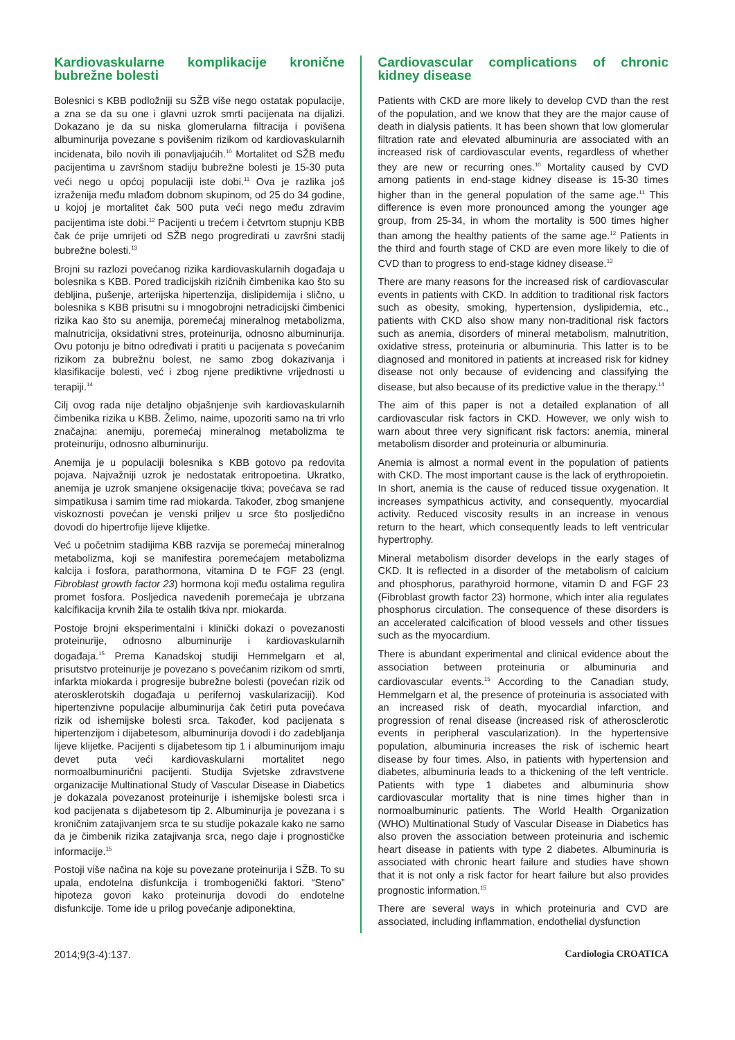Kardiovaskularne komplikacije kronične bubrežne bolesti
Bolesnici s KBB podložniji su SŽB više nego ostatak populacije, a zna se da su one i glavni uzrok smrti pacijenata na dijalizi. Dokazano je da su niska glomerularna filtracija i povišena albuminurija povezane s povišenim rizikom od kardiovaskularnih incidenata, bilo novih ili ponavljajućih.<sup>10</sup> Mortalitet od SŽB među pacijentima u završnom stadiju bubrežne bolesti je 15-30 puta veći nego u općoj populaciji iste dobi.<sup>11</sup> Ova je razlika još izraženija među mlađom dobnom skupinom, od 25 do 34 godine, u kojoj je mortalitet čak 500 puta veći nego među zdravim pacijentima iste dobi.<sup>12</sup> Pacijenti u trećem i četvrtom stupnju KBB čak će prije umrijeti od SŽB nego progredirati u završni stadij bubrežne bolesti.<sup>13</sup>
Brojni su razlozi povećanog rizika kardiovaskularnih događaja u bolesnika s KBB. Pored tradicijskih rizičnih čimbenika kao što su debljina, pušenje, arterijska hipertenzija, dislipidemija i slično, u bolesnika s KBB prisutni su i mnogobrojni netradicijski čimbenici rizika kao što su anemija, poremećaj mineralnog metabolizma, malnutricija, oksidativni stres, proteinurija, odnosno albuminurija. Ovu potonju je bitno određivati i pratiti u pacijenata s povećanim rizikom za bubrežnu bolest, ne samo zbog dokazivanja i klasifikacije bolesti, već i zbog njene prediktivne vrijednosti u terapiji.<sup>14</sup>
Cilj ovog rada nije detaljno objašnjenje svih kardiovaskularnih čimbenika rizika u KBB. Želimo, naime, upozoriti samo na tri vrlo značajna: anemiju, poremećaj mineralnog metabolizma te proteinuriju, odnosno albuminuriju.
Anemija je u populaciji bolesnika s KBB gotovo pa redovita pojava. Najvažniji uzrok je nedostatak eritropoetina. Ukratko, anemija je uzrok smanjene oksigenacije tkiva; povećava se rad simpatikusa i samim time rad miokarda. Također, zbog smanjene viskoznosti povećan je venski priljev u srce što posljedično dovodi do hipertrofije lijeve klijetke.
Već u početnim stadijima KBB razvija se poremećaj mineralnog metabolizma, koji se manifestira poremećajem metabolizma kalcija i fosfora, parathormona, vitamina D te FGF 23 (engl. Fibroblast growth factor 23) hormona koji među ostalima regulira promet fosfora. Posljedica navedenih poremećaja je ubrzana kalcifikacija krvnih žila te ostalih tkiva npr. miokarda.
Postoje brojni eksperimentalni i klinički dokazi o povezanosti proteinurije, odnosno albuminurije i kardiovaskularnih događaja.<sup>15</sup> Prema Kanadskoj studiji Hemmelgarn et al, prisutstvo proteinurije je povezano s povećanim rizikom od smrti, infarkta miokarda i progresije bubrežne bolesti (povećan rizik od aterosklerotskih događaja u perifernoj vaskularizaciji). Kod hipertenzivne populacije albuminurija čak četiri puta povećava rizik od ishemijske bolesti srca. Također, kod pacijenata s hipertenzijom i dijabetesom, albuminurija dovodi i do zadebljanja lijeve klijetke. Pacijenti s dijabetesom tip 1 i albuminurijom imaju devet puta veći kardiovaskularni mortalitet nego normoalbuminurični pacijenti. Studija Svjetske zdravstvene organizacije Multinational Study of Vascular Disease in Diabetics je dokazala povezanost proteinurije i ishemijske bolesti srca i kod pacijenata s dijabetesom tip 2. Albuminurija je povezana i s kroničnim zatajivanjem srca te su studije pokazale kako ne samo da je čimbenik rizika zatajivanja srca, nego daje i prognostičke informacije.<sup>15</sup>
Postoji više načina na koje su povezane proteinurija i SŽB. To su upala, endotelna disfunkcija i trombogenički faktori. “Steno” hipoteza govori kako proteinurija dovodi do endotelne disfunkcije. Tome ide u prilog povećanje adiponektina,
Cardiovascular complications of chronic kidney disease
Patients with CKD are more likely to develop CVD than the rest of the population, and we know that they are the major cause of death in dialysis patients. It has been shown that low glomerular filtration rate and elevated albuminuria are associated with an increased risk of cardiovascular events, regardless of whether they are new or recurring ones.<sup>10</sup> Mortality caused by CVD among patients in end-stage kidney disease is 15-30 times higher than in the general population of the same age.<sup>11</sup> This difference is even more pronounced among the younger age group, from 25-34, in whom the mortality is 500 times higher than among the healthy patients of the same age.<sup>12</sup> Patients in the third and fourth stage of CKD are even more likely to die of CVD than to progress to end-stage kidney disease.<sup>13</sup>
There are many reasons for the increased risk of cardiovascular events in patients with CKD. In addition to traditional risk factors such as obesity, smoking, hypertension, dyslipidemia, etc., patients with CKD also show many non-traditional risk factors such as anemia, disorders of mineral metabolism, malnutrition, oxidative stress, proteinuria or albuminuria. This latter is to be diagnosed and monitored in patients at increased risk for kidney disease not only because of evidencing and classifying the disease, but also because of its predictive value in the therapy.<sup>14</sup>
The aim of this paper is not a detailed explanation of all cardiovascular risk factors in CKD. However, we only wish to warn about three very significant risk factors: anemia, mineral metabolism disorder and proteinuria or albuminuria.
Anemia is almost a normal event in the population of patients with CKD. The most important cause is the lack of erythropoietin. In short, anemia is the cause of reduced tissue oxygenation. It increases sympathicus activity, and consequently, myocardial activity. Reduced viscosity results in an increase in venous return to the heart, which consequently leads to left ventricular hypertrophy.
Mineral metabolism disorder develops in the early stages of CKD. It is reflected in a disorder of the metabolism of calcium and phosphorus, parathyroid hormone, vitamin D and FGF 23 (Fibroblast growth factor 23) hormone, which inter alia regulates phosphorus circulation. The consequence of these disorders is an accelerated calcification of blood vessels and other tissues such as the myocardium.
There is abundant experimental and clinical evidence about the association between proteinuria or albuminuria and cardiovascular events.<sup>15</sup> According to the Canadian study, Hemmelgarn et al, the presence of proteinuria is associated with an increased risk of death, myocardial infarction, and progression of renal disease (increased risk of atherosclerotic events in peripheral vascularization). In the hypertensive population, albuminuria increases the risk of ischemic heart disease by four times. Also, in patients with hypertension and diabetes, albuminuria leads to a thickening of the left ventricle. Patients with type 1 diabetes and albuminuria show cardiovascular mortality that is nine times higher than in normoalbuminuric patients. The World Health Organization (WHO) Multinational Study of Vascular Disease in Diabetics has also proven the association between proteinuria and ischemic heart disease in patients with type 2 diabetes. Albuminuria is associated with chronic heart failure and studies have shown that it is not only a risk factor for heart failure but also provides prognostic information.<sup>15</sup>
There are several ways in which proteinuria and CVD are associated, including inflammation, endothelial dysfunction
2014;9(3-4):137. Cardiologia CROATICA